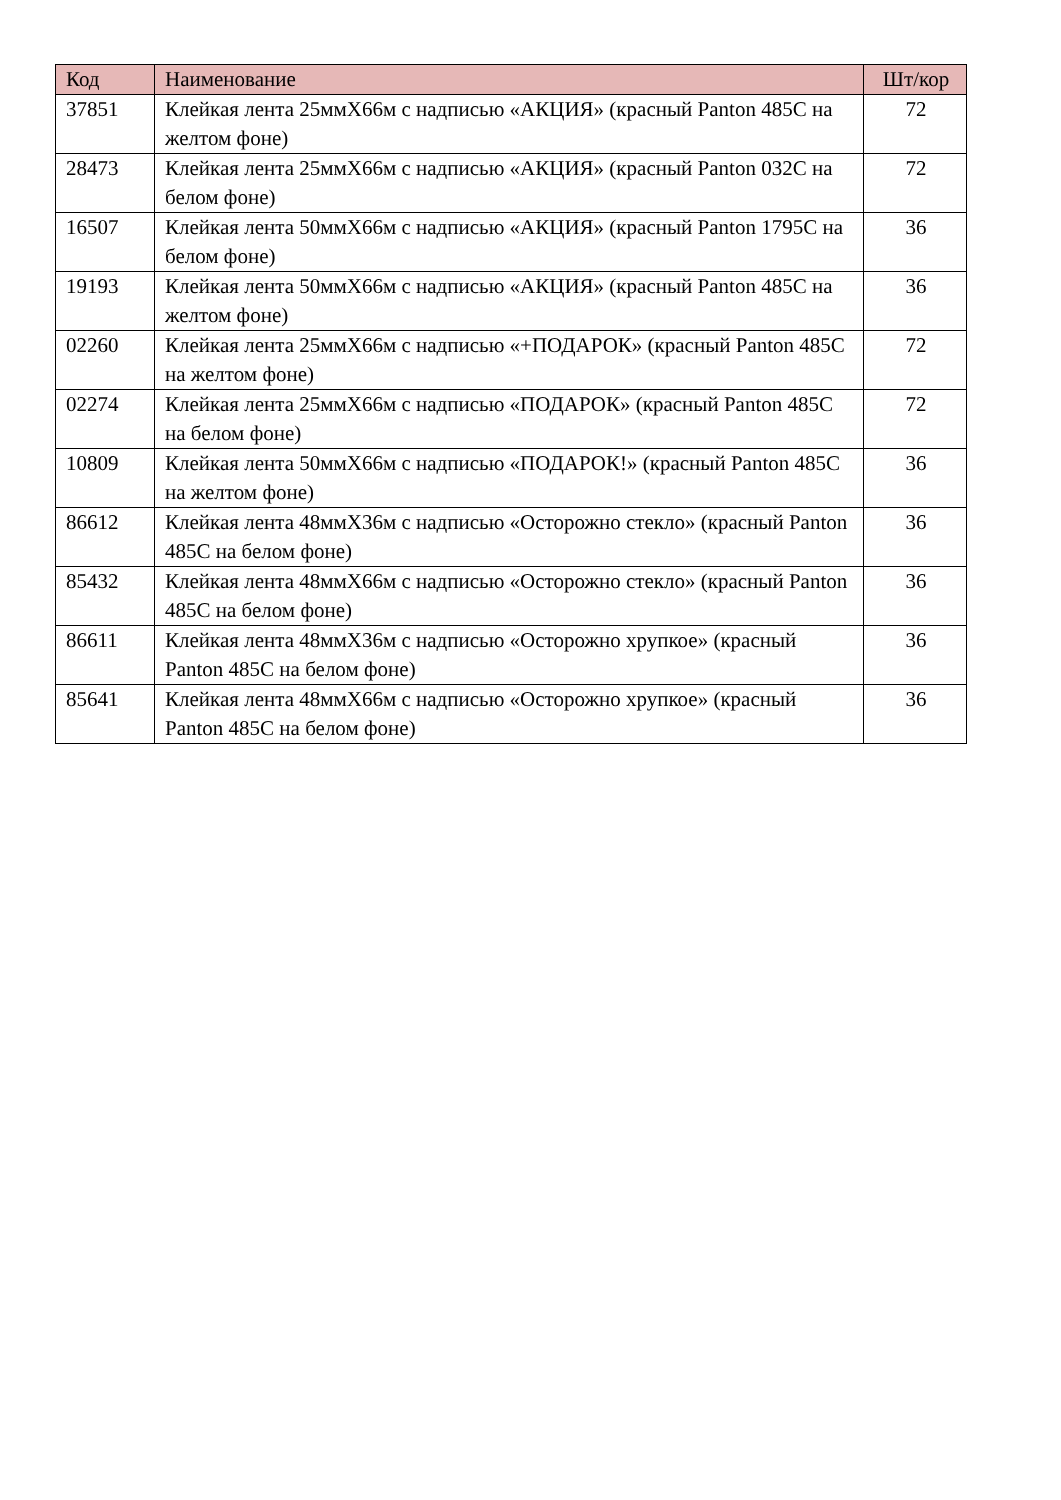| Код | Наименование | Шт/кор |
| --- | --- | --- |
| 37851 | Клейкая лента 25ммХ66м с надписью «АКЦИЯ» (красный Panton 485C на желтом фоне) | 72 |
| 28473 | Клейкая лента 25ммХ66м с надписью «АКЦИЯ» (красный Panton 032C на белом фоне) | 72 |
| 16507 | Клейкая лента 50ммХ66м с надписью «АКЦИЯ» (красный Panton 1795C на белом фоне) | 36 |
| 19193 | Клейкая лента 50ммХ66м с надписью «АКЦИЯ» (красный Panton 485C на желтом фоне) | 36 |
| 02260 | Клейкая лента 25ммХ66м с надписью «+ПОДАРОК» (красный Panton 485C на желтом фоне) | 72 |
| 02274 | Клейкая лента 25ммХ66м с надписью «ПОДАРОК» (красный Panton 485C на белом фоне) | 72 |
| 10809 | Клейкая лента 50ммХ66м с надписью «ПОДАРОК!» (красный Panton 485C на желтом фоне) | 36 |
| 86612 | Клейкая лента 48ммХ36м с надписью «Осторожно стекло» (красный Panton 485C на белом фоне) | 36 |
| 85432 | Клейкая лента 48ммХ66м с надписью «Осторожно стекло» (красный Panton 485C на белом фоне) | 36 |
| 86611 | Клейкая лента 48ммХ36м с надписью «Осторожно хрупкое» (красный Panton 485C на белом фоне) | 36 |
| 85641 | Клейкая лента 48ммХ66м с надписью «Осторожно хрупкое» (красный Panton 485C на белом фоне) | 36 |